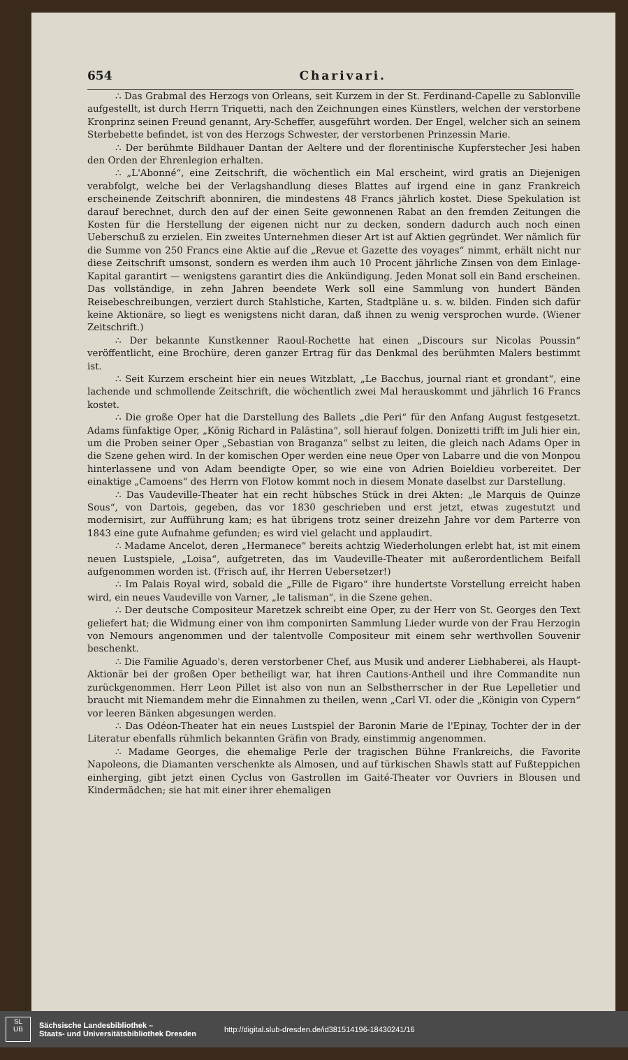654 Charivari.
∴ Das Grabmal des Herzogs von Orleans, seit Kurzem in der St. Ferdinand-Capelle zu Sablonville aufgestellt, ist durch Herrn Triquetti, nach den Zeichnungen eines Künstlers, welchen der verstorbene Kronprinz seinen Freund genannt, Ary-Scheffer, ausgeführt worden. Der Engel, welcher sich an seinem Sterbebette befindet, ist von des Herzogs Schwester, der verstorbenen Prinzessin Marie.
∴ Der berühmte Bildhauer Dantan der Aeltere und der florentinische Kupferstecher Jesi haben den Orden der Ehrenlegion erhalten.
∴ „L'Abonné“, eine Zeitschrift, die wöchentlich ein Mal erscheint, wird gratis an Diejenigen verabfolgt, welche bei der Verlagshandlung dieses Blattes auf irgend eine in ganz Frankreich erscheinende Zeitschrift abonniren, die mindestens 48 Francs jährlich kostet. Diese Spekulation ist darauf berechnet, durch den auf der einen Seite gewonnenen Rabat an den fremden Zeitungen die Kosten für die Herstellung der eigenen nicht nur zu decken, sondern dadurch auch noch einen Ueberschuß zu erzielen. Ein zweites Unternehmen dieser Art ist auf Aktien gegründet. Wer nämlich für die Summe von 250 Francs eine Aktie auf die „Revue et Gazette des voyages“ nimmt, erhält nicht nur diese Zeitschrift umsonst, sondern es werden ihm auch 10 Procent jährliche Zinsen von dem Einlage-Kapital garantirt — wenigstens garantirt dies die Ankündigung. Jeden Monat soll ein Band erscheinen. Das vollständige, in zehn Jahren beendete Werk soll eine Sammlung von hundert Bänden Reisebeschreibungen, verziert durch Stahlstiche, Karten, Stadtpläne u. s. w. bilden. Finden sich dafür keine Aktionäre, so liegt es wenigstens nicht daran, daß ihnen zu wenig versprochen wurde. (Wiener Zeitschrift.)
∴ Der bekannte Kunstkenner Raoul-Rochette hat einen „Discours sur Nicolas Poussin“ veröffentlicht, eine Brochüre, deren ganzer Ertrag für das Denkmal des berühmten Malers bestimmt ist.
∴ Seit Kurzem erscheint hier ein neues Witzblatt, „Le Bacchus, journal riant et grondant“, eine lachende und schmollende Zeitschrift, die wöchentlich zwei Mal herauskommt und jährlich 16 Francs kostet.
∴ Die große Oper hat die Darstellung des Ballets „die Peri“ für den Anfang August festgesetzt. Adams fünfaktige Oper, „König Richard in Palästina“, soll hierauf folgen. Donizetti trifft im Juli hier ein, um die Proben seiner Oper „Sebastian von Braganza“ selbst zu leiten, die gleich nach Adams Oper in die Szene gehen wird. In der komischen Oper werden eine neue Oper von Labarre und die von Monpou hinterlassene und von Adam beendigte Oper, so wie eine von Adrien Boieldieu vorbereitet. Der einaktige „Camoens“ des Herrn von Flotow kommt noch in diesem Monate daselbst zur Darstellung.
∴ Das Vaudeville-Theater hat ein recht hübsches Stück in drei Akten: „le Marquis de Quinze Sous“, von Dartois, gegeben, das vor 1830 geschrieben und erst jetzt, etwas zugestutzt und modernisirt, zur Aufführung kam; es hat übrigens trotz seiner dreizehn Jahre vor dem Parterre von 1843 eine gute Aufnahme gefunden; es wird viel gelacht und applaudirt.
∴ Madame Ancelot, deren „Hermanece“ bereits achtzig Wiederholungen erlebt hat, ist mit einem neuen Lustspiele, „Loisa“, aufgetreten, das im Vaudeville-Theater mit außerordentlichem Beifall aufgenommen worden ist. (Frisch auf, ihr Herren Uebersetzer!)
∴ Im Palais Royal wird, sobald die „Fille de Figaro“ ihre hundertste Vorstellung erreicht haben wird, ein neues Vaudeville von Varner, „le talisman“, in die Szene gehen.
∴ Der deutsche Compositeur Maretzek schreibt eine Oper, zu der Herr von St. Georges den Text geliefert hat; die Widmung einer von ihm componirten Sammlung Lieder wurde von der Frau Herzogin von Nemours angenommen und der talentvolle Compositeur mit einem sehr werthvollen Souvenir beschenkt.
∴ Die Familie Aguado's, deren verstorbener Chef, aus Musik und anderer Liebhaberei, als Haupt-Aktionär bei der großen Oper betheiligt war, hat ihren Cautions-Antheil und ihre Commandite nun zurückgenommen. Herr Leon Pillet ist also von nun an Selbstherrscher in der Rue Lepelletier und braucht mit Niemandem mehr die Einnahmen zu theilen, wenn „Carl VI. oder die „Königin von Cypern“ vor leeren Bänken abgesungen werden.
∴ Das Odéon-Theater hat ein neues Lustspiel der Baronin Marie de l'Epinay, Tochter der in der Literatur ebenfalls rühmlich bekannten Gräfin von Brady, einstimmig angenommen.
∴ Madame Georges, die ehemalige Perle der tragischen Bühne Frankreichs, die Favorite Napoleons, die Diamanten verschenkte als Almosen, und auf türkischen Shawls statt auf Fußteppichen einherging, gibt jetzt einen Cyclus von Gastrollen im Gaité-Theater vor Ouvriers in Blousen und Kindermädchen; sie hat mit einer ihrer ehemaligen
SL
UB
Sächsische Landesbibliothek –
Staats- und Universitätsbibliothek Dresden
http://digital.slub-dresden.de/id381514196-18430241/16